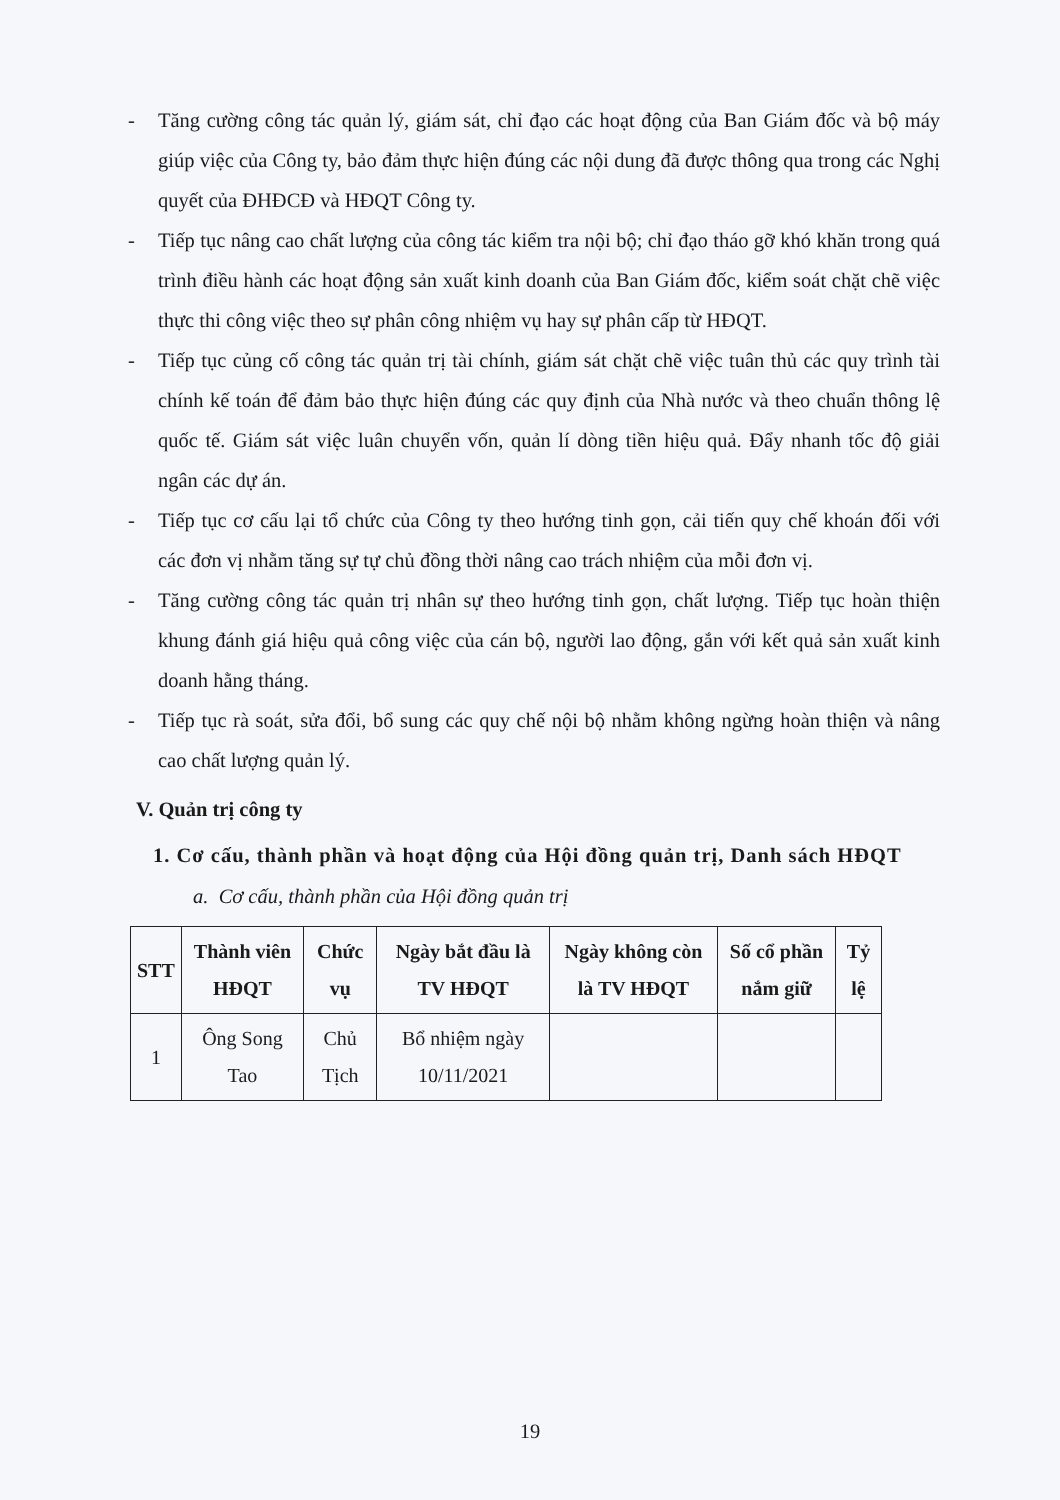- Tăng cường công tác quản lý, giám sát, chỉ đạo các hoạt động của Ban Giám đốc và bộ máy giúp việc của Công ty, bảo đảm thực hiện đúng các nội dung đã được thông qua trong các Nghị quyết của ĐHĐCĐ và HĐQT Công ty.
- Tiếp tục nâng cao chất lượng của công tác kiểm tra nội bộ; chỉ đạo tháo gỡ khó khăn trong quá trình điều hành các hoạt động sản xuất kinh doanh của Ban Giám đốc, kiểm soát chặt chẽ việc thực thi công việc theo sự phân công nhiệm vụ hay sự phân cấp từ HĐQT.
- Tiếp tục củng cố công tác quản trị tài chính, giám sát chặt chẽ việc tuân thủ các quy trình tài chính kế toán để đảm bảo thực hiện đúng các quy định của Nhà nước và theo chuẩn thông lệ quốc tế. Giám sát việc luân chuyển vốn, quản lí dòng tiền hiệu quả. Đẩy nhanh tốc độ giải ngân các dự án.
- Tiếp tục cơ cấu lại tổ chức của Công ty theo hướng tinh gọn, cải tiến quy chế khoán đối với các đơn vị nhằm tăng sự tự chủ đồng thời nâng cao trách nhiệm của mỗi đơn vị.
- Tăng cường công tác quản trị nhân sự theo hướng tinh gọn, chất lượng. Tiếp tục hoàn thiện khung đánh giá hiệu quả công việc của cán bộ, người lao động, gắn với kết quả sản xuất kinh doanh hằng tháng.
- Tiếp tục rà soát, sửa đổi, bổ sung các quy chế nội bộ nhằm không ngừng hoàn thiện và nâng cao chất lượng quản lý.
V. Quản trị công ty
1. Cơ cấu, thành phần và hoạt động của Hội đồng quản trị, Danh sách HĐQT
a. Cơ cấu, thành phần của Hội đồng quản trị
| STT | Thành viên HĐQT | Chức vụ | Ngày bắt đầu là TV HĐQT | Ngày không còn là TV HĐQT | Số cổ phần nắm giữ | Tỷ lệ |
| --- | --- | --- | --- | --- | --- | --- |
| 1 | Ông Song Tao | Chủ Tịch | Bổ nhiệm ngày 10/11/2021 | | | |
19